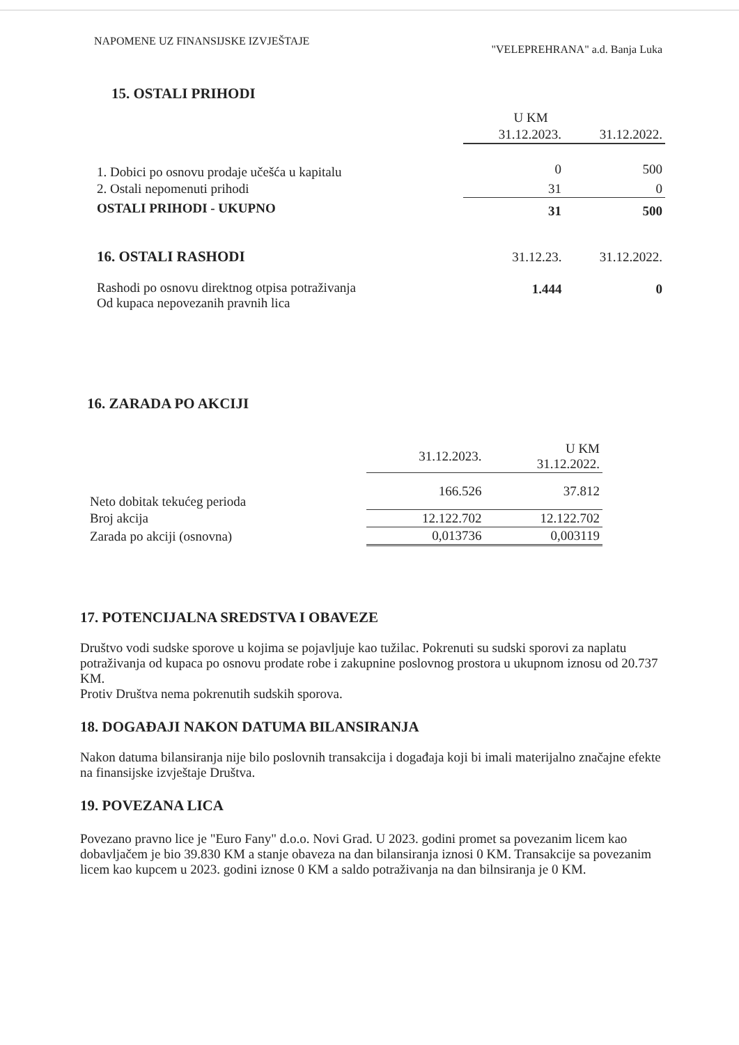NAPOMENE UZ FINANSIJSKE IZVJEŠTAJE "VELEPREHRANA" a.d. Banja Luka
15. OSTALI PRIHODI
| | U KM | |
| | 31.12.2023. | 31.12.2022. |
| 1. Dobici po osnovu prodaje učešća u kapitalu | 0 | 500 |
| 2. Ostali nepomenuti prihodi | 31 | 0 |
| OSTALI PRIHODI - UKUPNO | 31 | 500 |
| 16. OSTALI RASHODI | 31.12.23. | 31.12.2022. |
| Rashodi po osnovu direktnog otpisa potraživanja Od kupaca nepovezanih pravnih lica | 1.444 | 0 |
16. ZARADA PO AKCIJI
| | 31.12.2023. | U KM 31.12.2022. |
| Neto dobitak tekućeg perioda | 166.526 | 37.812 |
| Broj akcija | 12.122.702 | 12.122.702 |
| Zarada po akciji (osnovna) | 0,013736 | 0,003119 |
17. POTENCIJALNA SREDSTVA I OBAVEZE
Društvo vodi sudske sporove u kojima se pojavljuje kao tužilac. Pokrenuti su sudski sporovi za naplatu potraživanja od kupaca po osnovu prodate robe i zakupnine poslovnog prostora u ukupnom iznosu od 20.737 KM.
Protiv Društva nema pokrenutih sudskih sporova.
18. DOGAĐAJI NAKON DATUMA BILANSIRANJA
Nakon datuma bilansiranja nije bilo poslovnih transakcija i događaja koji bi imali materijalno značajne efekte na finansijske izvještaje Društva.
19. POVEZANA LICA
Povezano pravno lice je "Euro Fany" d.o.o. Novi Grad. U 2023. godini promet sa povezanim licem kao dobavljačem je bio 39.830 KM a stanje obaveza na dan bilansiranja iznosi 0 KM. Transakcije sa povezanim licem kao kupcem u 2023. godini iznose 0 KM a saldo potraživanja na dan bilnsiranja je 0 KM.